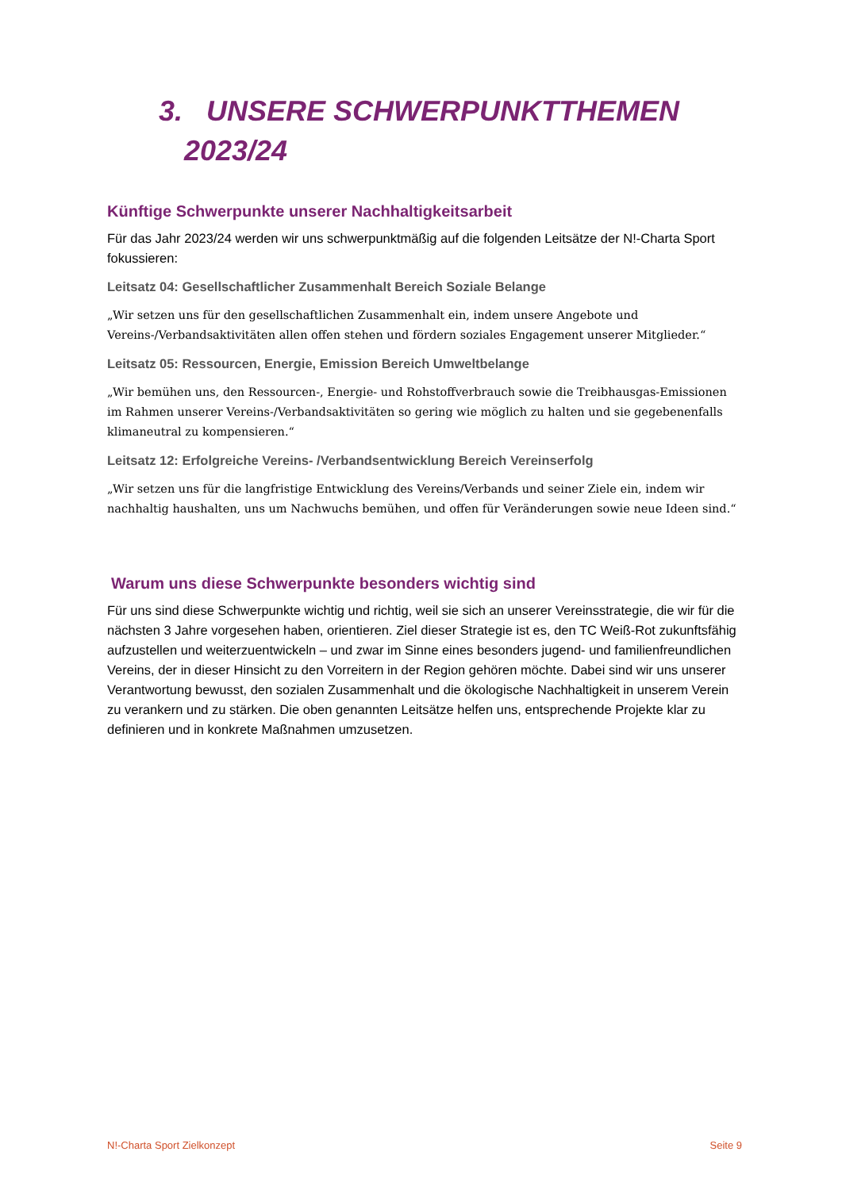3. UNSERE SCHWERPUNKTTHEMEN
2023/24
Künftige Schwerpunkte unserer Nachhaltigkeitsarbeit
Für das Jahr 2023/24 werden wir uns schwerpunktmäßig auf die folgenden Leitsätze der N!-Charta Sport fokussieren:
Leitsatz 04: Gesellschaftlicher Zusammenhalt Bereich Soziale Belange
„Wir setzen uns für den gesellschaftlichen Zusammenhalt ein, indem unsere Angebote und Vereins-/Verbandsaktivitäten allen offen stehen und fördern soziales Engagement unserer Mitglieder.“
Leitsatz 05: Ressourcen, Energie, Emission Bereich Umweltbelange
„Wir bemühen uns, den Ressourcen-, Energie- und Rohstoffverbrauch sowie die Treibhausgas-Emissionen im Rahmen unserer Vereins-/Verbandsaktivitäten so gering wie möglich zu halten und sie gegebenenfalls klimaneutral zu kompensieren.“
Leitsatz 12: Erfolgreiche Vereins- /Verbandsentwicklung Bereich Vereinserfolg
„Wir setzen uns für die langfristige Entwicklung des Vereins/Verbands und seiner Ziele ein, indem wir nachhaltig haushalten, uns um Nachwuchs bemühen, und offen für Veränderungen sowie neue Ideen sind.“
Warum uns diese Schwerpunkte besonders wichtig sind
Für uns sind diese Schwerpunkte wichtig und richtig, weil sie sich an unserer Vereinsstrategie, die wir für die nächsten 3 Jahre vorgesehen haben, orientieren. Ziel dieser Strategie ist es, den TC Weiß-Rot zukunftsfähig aufzustellen und weiterzuentwickeln – und zwar im Sinne eines besonders jugend- und familienfreundlichen Vereins, der in dieser Hinsicht zu den Vorreitern in der Region gehören möchte. Dabei sind wir uns unserer Verantwortung bewusst, den sozialen Zusammenhalt und die ökologische Nachhaltigkeit in unserem Verein zu verankern und zu stärken. Die oben genannten Leitsätze helfen uns, entsprechende Projekte klar zu definieren und in konkrete Maßnahmen umzusetzen.
N!-Charta Sport Zielkonzept Seite 9